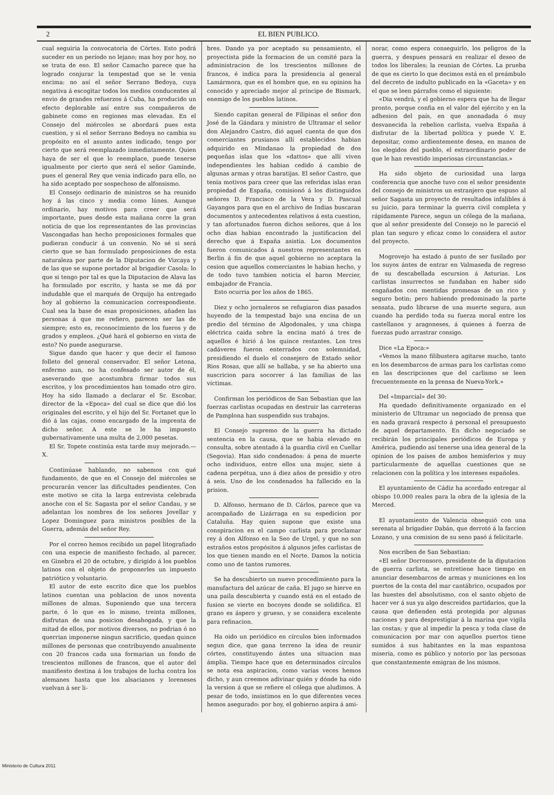2 EL BIEN PUBLICO.
cual seguiria la convocatoria de Córtes. Esto podrá suceder en un período no lejano; mas hoy por hoy, no se trata de eso. El señor Camacho parece que ha logrado conjurar la tempestad que se le venia encima: no así el señor Serrano Bedoya, cuya negativa á escogitar todos los medios conducentes al envio de grandes refuerzos á Cuba, ha producido un efecto deplorable así entre sus compañeros de gabinete como en regiones mas elevadas. En el Consejo del miércoles se abordará pues esta cuestion, y si el señor Serrano Bedoya no cambia su propósito en el asunto antes indicado, tengo por cierto que será reemplazado inmediatamente. Quien haya de ser el que lo reemplace, puede tenerse igualmente por cierto que será el señor Gaminde, pues el general Rey que venia indicado para ello, no ha sido aceptado por sospechoso de alfonsismo.
El Consejo ordinario de ministros se ha reunido hoy á las cinco y media como lúnes. Aunque ordinario, hay motivos para creer que será importante, pues desde esta mañana corre la gran noticia de que los representantes de las provincias Vascongadas han hecho proposiciones formales que pudieran conducir á un convenio. No sé si será cierto que se han formulado proposiciones de esta naturaleza por parte de la Diputacion de Vizcaya y de las que se supone portador al brigadier Casola: lo que si tengo por tal es que la Diputacion de Alava las ha formulado por escrito, y hasta se me dá por indudable que el marqués de Orquijo ha entregado hoy al gobierno la comunicacion correspondiente. Cual sea la base de esas proposiciones, añaden las personas á que me refiero, parecen ser las de siempre; esto es, reconocimiento de los fueros y de grados y empleos. ¿Qué hará el gobierno en vista de esto? No puede asegurarse.
Sigue dando que hacer y que decir el famoso folleto del general conservador. El señor Letona, enfermo aun, no ha confesado ser autor de él, aseverando que acostumbra firmar todos sus escritos, y los procedimientos han tomado otro giro. Hoy ha sido llamado a declarar el Sr. Escobar, director de la «Epoca» del cual se dice que dió los originales del escrito, y el hijo del Sr. Fortanet que lo dió á las cajas, como encargado de la imprenta de dicho señor. A este se le ha impuesto gubernativamente una multa de 2,000 pesetas.
El Sr. Topete continúa esta tarde muy mejorado.—X.
Continúase hablando, no sabemos con qué fundamento, de que en el Consejo del miércoles se procurarán vencer las dificultades pendientes. Con este motivo se cita la larga entrevista celebrada anoche con el Sr. Sagasta por el señor Candau, y se adelantan los nombres de los señores Jovellar y Lopez Dominguez para ministros posibles de la Guerra, además del señor Rey.
Por el correo hemos recibido un papel litografiado con una especie de manifiesto fechado, al parecer, en Ginebra el 20 de octubre, y dirigido á los pueblos latinos con el objeto de proponerles un impuesto patriótico y voluntario.
El autor de este escrito dice que los pueblos latinos cuentan una poblacion de unos noventa millones de almas. Suponiendo que una tercera parte, ó lo que es lo mismo, treinta millones, disfrutan de una posicion desahogada, y que la mitad de ellos, por motivos diversos, no podrian ó no querrian imponerse ningun sacrificio, quedan quince millones de personas que contribuyendo anualmente con 20 francos cada una formarian un fondo de trescientos millones de francos, que el autor del manifiesto destina á los trabajos de lucha contra los alemanes hasta que los alsacianos y loreneses vuelvan á ser li-
bres. Dando ya por aceptado su pensamiento, el proyectista pide la formacion de un comité para la administracion de los trescientos millones de francos, é indica para la presidencia al general Lamármora, que es el hombre que, en su opinion ha conocido y apreciado mejor al príncipe de Bismark, enemigo de los pueblos latinos.
Siendo capitan general de Filipinas el señor don José de la Gándara y ministro de Ultramar el señor don Alejandro Castro, dió aquel cuenta de que dos comerciantes prusianos allí establecidos habian adquirido en Mindanao la propiedad de dos pequeñas islas que los «dattos» que allí viven independientes les habian cedido á cambio de algunas armas y otras baratijas. El señor Castro, que tenia motivos para creer que las referidas islas eran propiedad de España, comisionó á los distinguidos señores D. Francisco de la Vera y D. Pascual Gayangos para que en el archivo de Indias buscaran documentos y antecedentes relativos á esta cuestion, y tan afortunados fueron dichos señores, que á los ocho dias habian encontrado la justificacion del derecho que á España asistia. Los documentos fueron comunicados á nuestros representantes en Berlin á fin de que aquel gobierno no aceptara la cesion que aquellos comerciantes le habian hecho, y de todo tuvo tambien noticia el baron Mercier, embajador de Francia.
Esto ocurria por los años de 1865.
Diez y ocho jornaleros se refugiaron dias pasados huyendo de la tempestad bajo una encina de un predio del término de Algodonales, y una chispa eléctrica caida sobre la encina mató á tres de aquellos é hirió á los quince restantes. Los tres cadáveres fueron enterrados con solemnidad, presidiendo el duelo el consejero de Estado señor Rios Rosas, que allí se hallaba, y se ha abierto una suscricion para socorrer á las familias de las víctimas.
Confirman los periódicos de San Sebastian que las fuerzas carlistas ocupadas en destruir las carreteras de Pamplona han suspendido sus trabajos.
El Consejo supremo de la guerra ha dictado sentencia en la causa, que se habia elevado en consulta, sobre atentado á la guardia civil en Cuellar (Segovia). Han sido condenados: á pena de muerte ocho individuos, entre ellos una mujer, siete á cadena perpétua, uno á diez años de presidio y otro á seis. Uno de los condenados ha fallecido en la prision.
D. Alfonso, hermano de D. Cárlos, parece que va acompañado de Lizárraga en su espedicion por Cataluña. Hay quien supone que existe una conspiracion en el campo carlista para proclamar rey á don Alfonso en la Seo de Urgel, y que no son estraños estos propósitos á algunos jefes carlistas de los que tienen mando en el Norte. Damos la noticia como uno de tantos rumores.
Se ha descubierto un nuevo procedimiento para la manufactura del azúcar de caña. El jugo se hierve en una paila descubierta y cuando está en el estado de fusion se vierte en bocoyes donde se solidifica. El grano es áspero y grueso, y se considera excelente para refinacion.
Ha oido un periódico en círculos bien informados segun dice, que gana terreno la idea de reunir córtes, constituyendo ántes una situacion mas ámplia. Tiempo hace que en determinados círculos se nota esa aspiracion, como varias veces hemos dicho, y aun creemos adivinar quién y dónde ha oido la version á que se refiere el cólega que aludimos. A pesar de todo, insistimos en lo que diferentes veces hemos asegurado: por hoy, el gobierno aspira á ami-
norar, como espera conseguirlo, los peligros de la guerra, y despues pensará en realizar el deseo de todos los liberales; la reunian de Córtes. La prueba de que es cierto lo que decimos está en el preámbulo del decreto de indulto publicado en la «Gaceta» y en el que se leen párrafos como el siguiente:
«Dia vendrá, y el gobierno espera que ha de llegar pronto, porque confia en el valor del ejército y en la adhesion del país, en que anonadada ó muy desvanecida la rebelion carlista, vuelva España á disfrutar de la libertad política y puede V. E. depositar, como ardientemente desea, en manos de los elegidos del pueblo, el estraordinario poder de que le han revestido imperiosas circunstancias.»
Ha sido objeto de curiosidad una larga conferencia que anoche tuvo con el señor presidente del consejo de ministros un estranjero que espuso al señor Sagasta un proyecto de resultados infalibles á su juicio, para terminar la guerra civil completa y rápidamente Parece, segun un cólega de la mañana, que al señor presidente del Consejo no le pareció el plan tan seguro y eficaz como lo considera el autor del proyecto.
Mogrovejo ha estado á punto de ser fusilado por los suyos ántes de entrar en Valmaseda de regreso de su descabellada escursion á Asturias. Los carlistas insurrectos se fundaban en haber sido engañados con mentidas promesas de un rico y seguro botin; pero habiendo predominado la parte sensata, pudo librarse de una muerte segura, aun cuando ha perdido toda su fuerza moral entre los castellanos y aragoneses, á quienes á fuerza de fuerzas pudo arrastrar consigo.
Dice «La Epoca:»
«Vemos la mano filibustera agitarse mucho, tanto en los desembarcos de armas para los carlistas como en las descripciones que del carlismo se leen frecuentemente en la prensa de Nueva-York.»
Del «Imparcial» del 30:
Ha quedado definitivamente organizado en el ministerio de Ultramar un negociado de prensa que en nada gravará respecto á personal el presupuesto de aquel departamento. En dicho negociado se recibirán los principales periódicos de Europa y América, pudiendo así tenerse una idea general de la opinion de los países de ambos hemisferios y muy particularmente de aquellas cuestiones que se relacionen con la política y los intereses españoles.
El ayuntamiento de Cádiz ha acordado entregar al obispo 10.000 reales para la obra de la iglesia de la Merced.
El ayuntamiento de Valencia obsequió con una serenata al brigadier Dabán, que derrotó á la faccion Lozano, y una comision de su seno pasó á felicitarle.
Nos escriben de San Sebastian:
«El señor Dorronsoro, presidente de la diputacion de guerra carlista, se entretiene hace tiempo en anunciar desembarcos de armas y municiones en los puertos de la costa del mar cantábrico, ocupados por las huestes del absolutismo, con el santo objeto de hacer ver á sus ya algo descreidos partidarios, que la causa que defienden está protegida por algunas naciones y para desprestigiar á la marina que vigila las costas; y que al impedir la pesca y toda clase de comunicacion por mar con aquellos puertos tiene sumidos á sus habitantes en la mas espantosa miseria, como es público y notorio por las personas que constantemente emigran de los mismos.
Ministerio de Cultura 2011